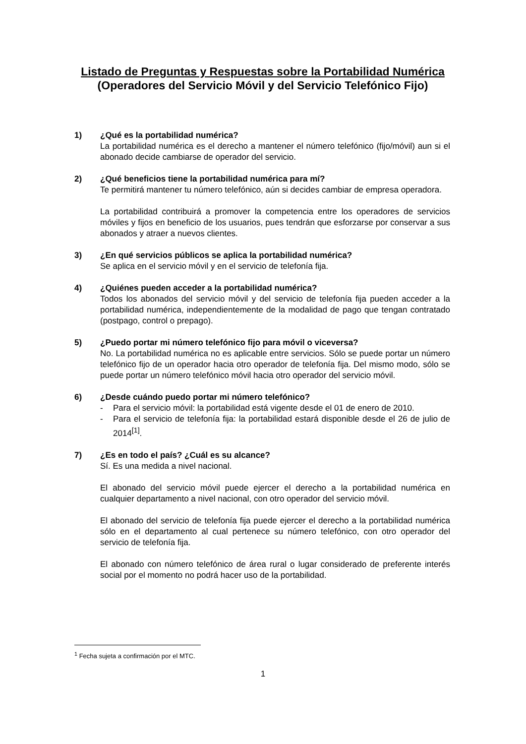Listado de Preguntas y Respuestas sobre la Portabilidad Numérica
(Operadores del Servicio Móvil y del Servicio Telefónico Fijo)
1) ¿Qué es la portabilidad numérica?
La portabilidad numérica es el derecho a mantener el número telefónico (fijo/móvil) aun si el abonado decide cambiarse de operador del servicio.
2) ¿Qué beneficios tiene la portabilidad numérica para mí?
Te permitirá mantener tu número telefónico, aún si decides cambiar de empresa operadora.
La portabilidad contribuirá a promover la competencia entre los operadores de servicios móviles y fijos en beneficio de los usuarios, pues tendrán que esforzarse por conservar a sus abonados y atraer a nuevos clientes.
3) ¿En qué servicios públicos se aplica la portabilidad numérica?
Se aplica en el servicio móvil y en el servicio de telefonía fija.
4) ¿Quiénes pueden acceder a la portabilidad numérica?
Todos los abonados del servicio móvil y del servicio de telefonía fija pueden acceder a la portabilidad numérica, independientemente de la modalidad de pago que tengan contratado (postpago, control o prepago).
5) ¿Puedo portar mi número telefónico fijo para móvil o viceversa?
No. La portabilidad numérica no es aplicable entre servicios. Sólo se puede portar un número telefónico fijo de un operador hacia otro operador de telefonía fija. Del mismo modo, sólo se puede portar un número telefónico móvil hacia otro operador del servicio móvil.
6) ¿Desde cuándo puedo portar mi número telefónico?
- Para el servicio móvil: la portabilidad está vigente desde el 01 de enero de 2010.
- Para el servicio de telefonía fija: la portabilidad estará disponible desde el 26 de julio de 2014<sup>[1]</sup>.
7) ¿Es en todo el país? ¿Cuál es su alcance?
Sí. Es una medida a nivel nacional.
El abonado del servicio móvil puede ejercer el derecho a la portabilidad numérica en cualquier departamento a nivel nacional, con otro operador del servicio móvil.
El abonado del servicio de telefonía fija puede ejercer el derecho a la portabilidad numérica sólo en el departamento al cual pertenece su número telefónico, con otro operador del servicio de telefonía fija.
El abonado con número telefónico de área rural o lugar considerado de preferente interés social por el momento no podrá hacer uso de la portabilidad.
<sup>1</sup> Fecha sujeta a confirmación por el MTC.
1